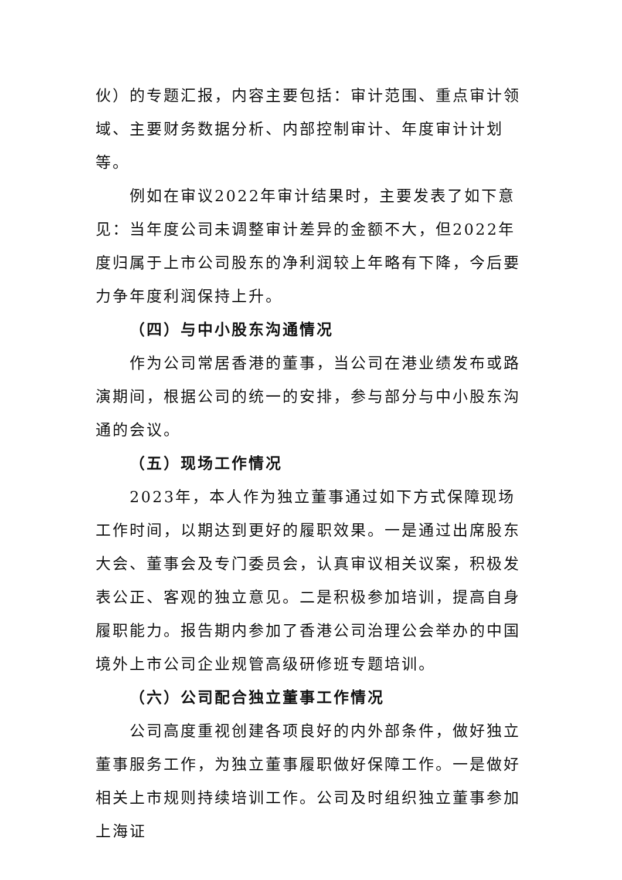伙）的专题汇报，内容主要包括：审计范围、重点审计领域、主要财务数据分析、内部控制审计、年度审计计划等。
例如在审议2022年审计结果时，主要发表了如下意见：当年度公司未调整审计差异的金额不大，但2022年度归属于上市公司股东的净利润较上年略有下降，今后要力争年度利润保持上升。
（四）与中小股东沟通情况
作为公司常居香港的董事，当公司在港业绩发布或路演期间，根据公司的统一的安排，参与部分与中小股东沟通的会议。
（五）现场工作情况
2023年，本人作为独立董事通过如下方式保障现场工作时间，以期达到更好的履职效果。一是通过出席股东大会、董事会及专门委员会，认真审议相关议案，积极发表公正、客观的独立意见。二是积极参加培训，提高自身履职能力。报告期内参加了香港公司治理公会举办的中国境外上市公司企业规管高级研修班专题培训。
（六）公司配合独立董事工作情况
公司高度重视创建各项良好的内外部条件，做好独立董事服务工作，为独立董事履职做好保障工作。一是做好相关上市规则持续培训工作。公司及时组织独立董事参加上海证